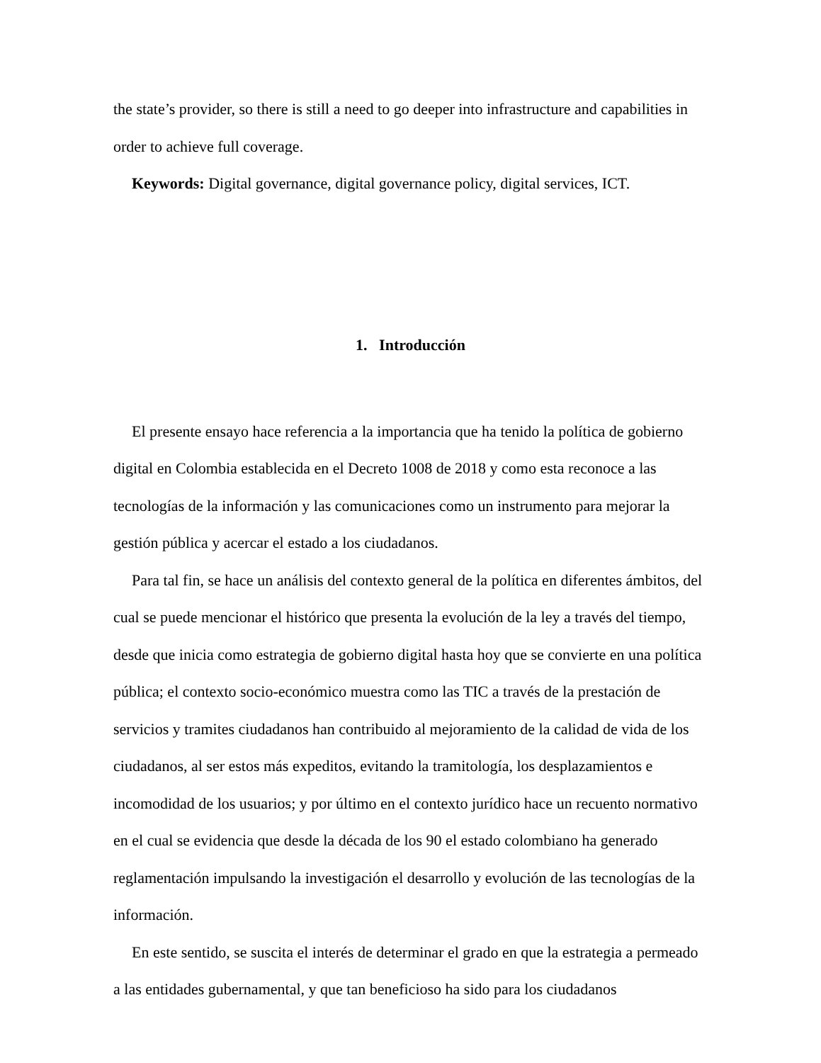the state’s provider, so there is still a need to go deeper into infrastructure and capabilities in order to achieve full coverage.
Keywords: Digital governance, digital governance policy, digital services, ICT.
1. Introducción
El presente ensayo hace referencia a la importancia que ha tenido la política de gobierno digital en Colombia establecida en el Decreto 1008 de 2018 y como esta reconoce a las tecnologías de la información y las comunicaciones como un instrumento para mejorar la gestión pública y acercar el estado a los ciudadanos.
Para tal fin, se hace un análisis del contexto general de la política en diferentes ámbitos, del cual se puede mencionar el histórico que presenta la evolución de la ley a través del tiempo, desde que inicia como estrategia de gobierno digital hasta hoy que se convierte en una política pública; el contexto socio-económico muestra como las TIC a través de la prestación de servicios y tramites ciudadanos han contribuido al mejoramiento de la calidad de vida de los ciudadanos, al ser estos más expeditos, evitando la tramitología, los desplazamientos e incomodidad de los usuarios; y por último en el contexto jurídico hace un recuento normativo en el cual se evidencia que desde la década de los 90 el estado colombiano ha generado reglamentación impulsando la investigación el desarrollo y evolución de las tecnologías de la información.
En este sentido, se suscita el interés de determinar el grado en que la estrategia a permeado a las entidades gubernamental, y que tan beneficioso ha sido para los ciudadanos